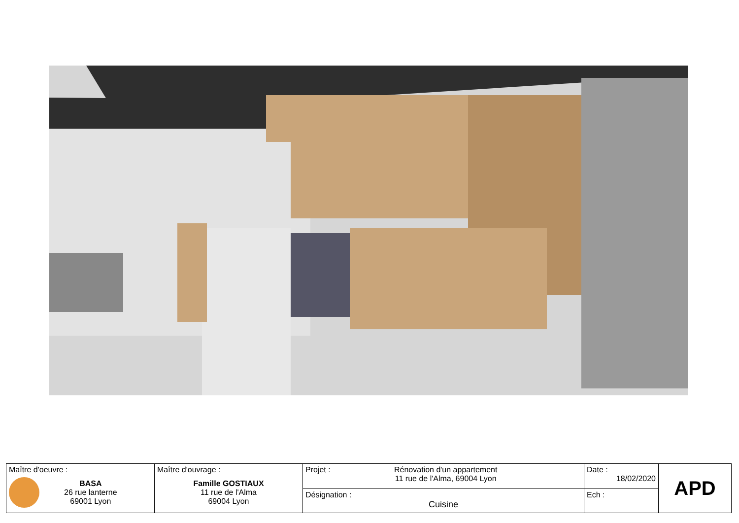| Maître d'oeuvre : BASA 26 rue lanterne 69001 Lyon | Maître d'ouvrage : Famille GOSTIAUX 11 rue de l'Alma 69004 Lyon | Projet : Rénovation d'un appartement 11 rue de l'Alma, 69004 Lyon | Date : 18/02/2020 | APD |
| | | Désignation : Cuisine | Ech : | |